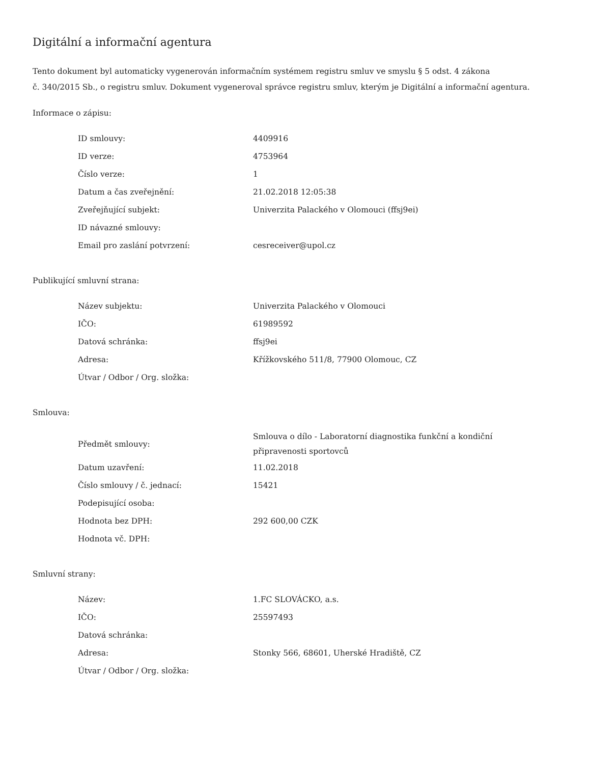Digitální a informační agentura
Tento dokument byl automaticky vygenerován informačním systémem registru smluv ve smyslu § 5 odst. 4 zákona
č. 340/2015 Sb., o registru smluv. Dokument vygeneroval správce registru smluv, kterým je Digitální a informační agentura.
Informace o zápisu:
| ID smlouvy: | 4409916 |
| ID verze: | 4753964 |
| Číslo verze: | 1 |
| Datum a čas zveřejnění: | 21.02.2018 12:05:38 |
| Zveřejňující subjekt: | Univerzita Palackého v Olomouci (ffsj9ei) |
| ID návazné smlouvy: | |
| Email pro zaslání potvrzení: | cesreceiver@upol.cz |
Publikující smluvní strana:
| Název subjektu: | Univerzita Palackého v Olomouci |
| IČO: | 61989592 |
| Datová schránka: | ffsj9ei |
| Adresa: | Křížkovského 511/8, 77900 Olomouc, CZ |
| Útvar / Odbor / Org. složka: | |
Smlouva:
| Předmět smlouvy: | Smlouva o dílo - Laboratorní diagnostika funkční a kondiční připravenosti sportovců |
| Datum uzavření: | 11.02.2018 |
| Číslo smlouvy / č. jednací: | 15421 |
| Podepisující osoba: | |
| Hodnota bez DPH: | 292 600,00 CZK |
| Hodnota vč. DPH: | |
Smluvní strany:
| Název: | 1.FC SLOVÁCKO, a.s. |
| IČO: | 25597493 |
| Datová schránka: | |
| Adresa: | Stonky 566, 68601, Uherské Hradiště, CZ |
| Útvar / Odbor / Org. složka: | |